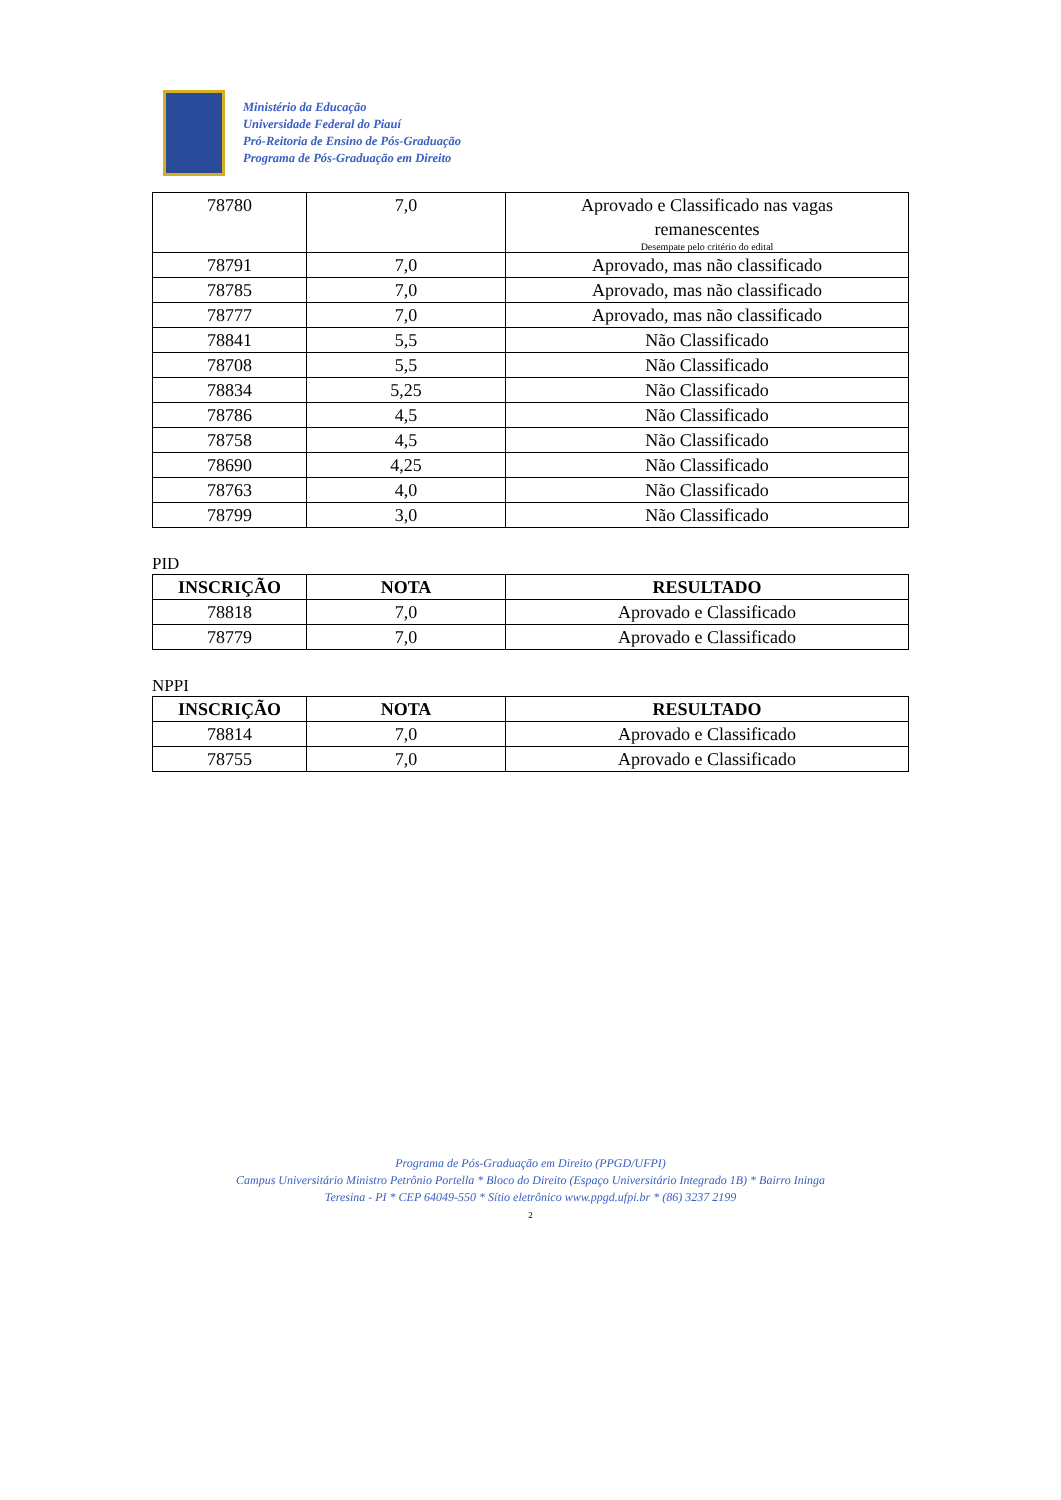Ministério da Educação
Universidade Federal do Piauí
Pró-Reitoria de Ensino de Pós-Graduação
Programa de Pós-Graduação em Direito
| 78780 | 7,0 | Aprovado e Classificado nas vagas remanescentes Desempate pelo critério do edital |
| 78791 | 7,0 | Aprovado, mas não classificado |
| 78785 | 7,0 | Aprovado, mas não classificado |
| 78777 | 7,0 | Aprovado, mas não classificado |
| 78841 | 5,5 | Não Classificado |
| 78708 | 5,5 | Não Classificado |
| 78834 | 5,25 | Não Classificado |
| 78786 | 4,5 | Não Classificado |
| 78758 | 4,5 | Não Classificado |
| 78690 | 4,25 | Não Classificado |
| 78763 | 4,0 | Não Classificado |
| 78799 | 3,0 | Não Classificado |
PID
| INSCRIÇÃO | NOTA | RESULTADO |
| --- | --- | --- |
| 78818 | 7,0 | Aprovado e Classificado |
| 78779 | 7,0 | Aprovado e Classificado |
NPPI
| INSCRIÇÃO | NOTA | RESULTADO |
| --- | --- | --- |
| 78814 | 7,0 | Aprovado e Classificado |
| 78755 | 7,0 | Aprovado e Classificado |
Programa de Pós-Graduação em Direito (PPGD/UFPI)
Campus Universitário Ministro Petrônio Portella * Bloco do Direito (Espaço Universitário Integrado 1B) * Bairro Ininga
Teresina - PI * CEP 64049-550 * Sítio eletrônico www.ppgd.ufpi.br * (86) 3237 2199
2